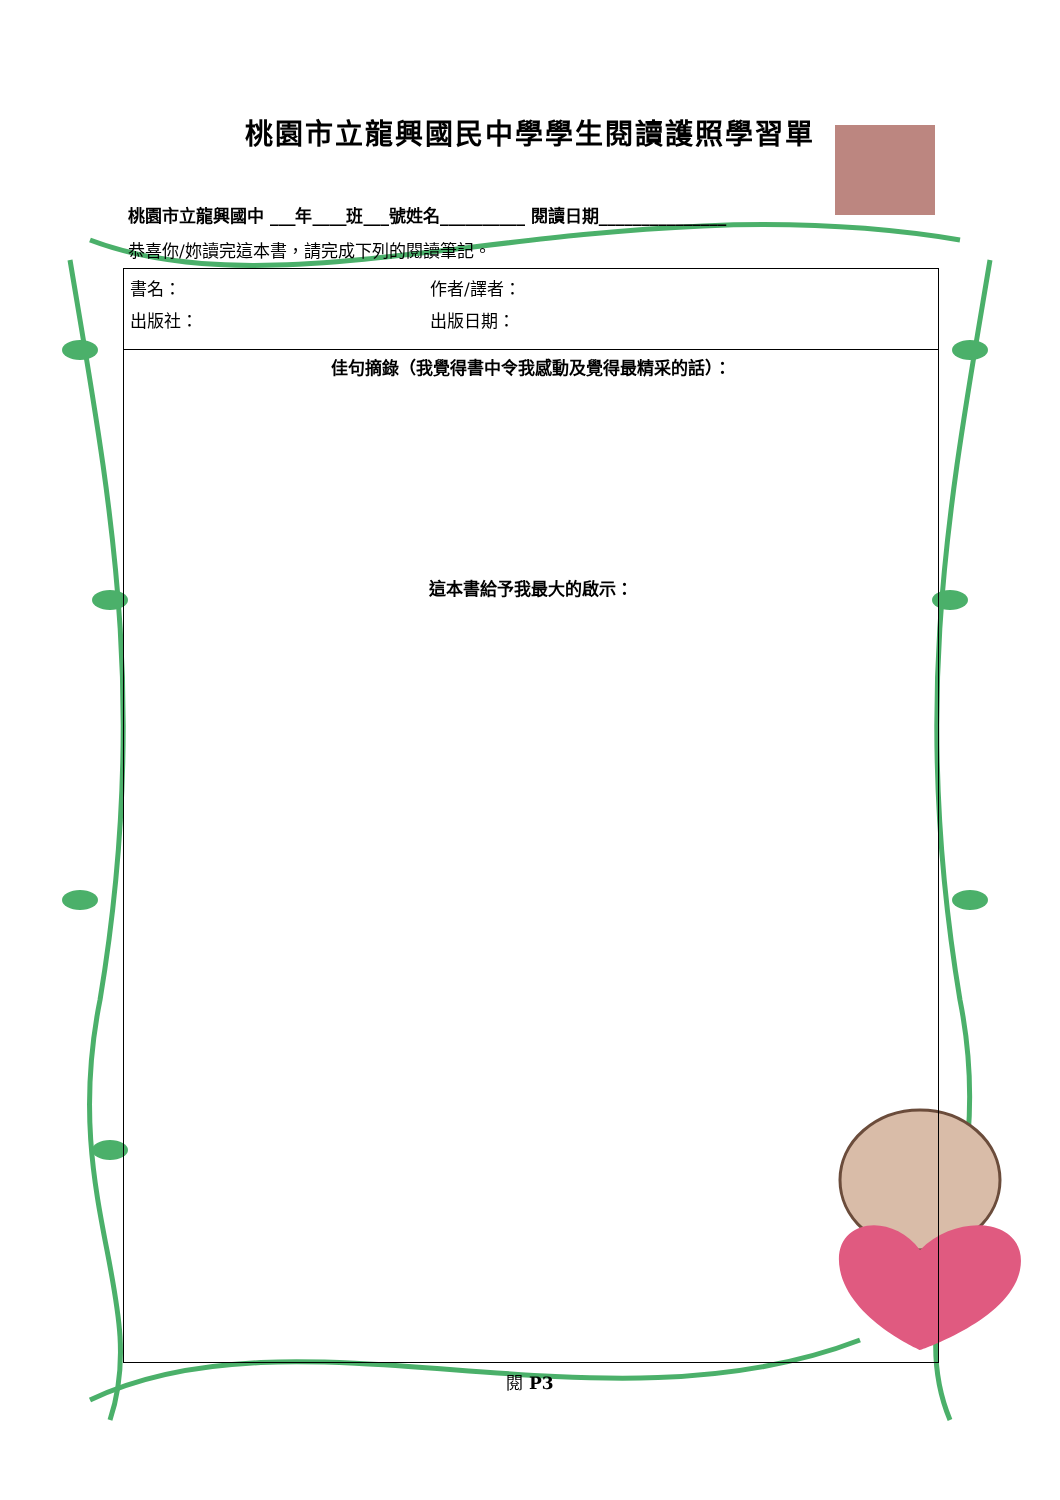桃園市立龍興國民中學學生閱讀護照學習單
桃園市立龍興國中 ___年____班___號姓名__________ 閱讀日期_______________
恭喜你/妳讀完這本書，請完成下列的閱讀筆記。
| 書名： 作者/譯者： 出版社： 出版日期： |
| 佳句摘錄（我覺得書中令我感動及覺得最精采的話）： 這本書給予我最大的啟示： |
閱 P3